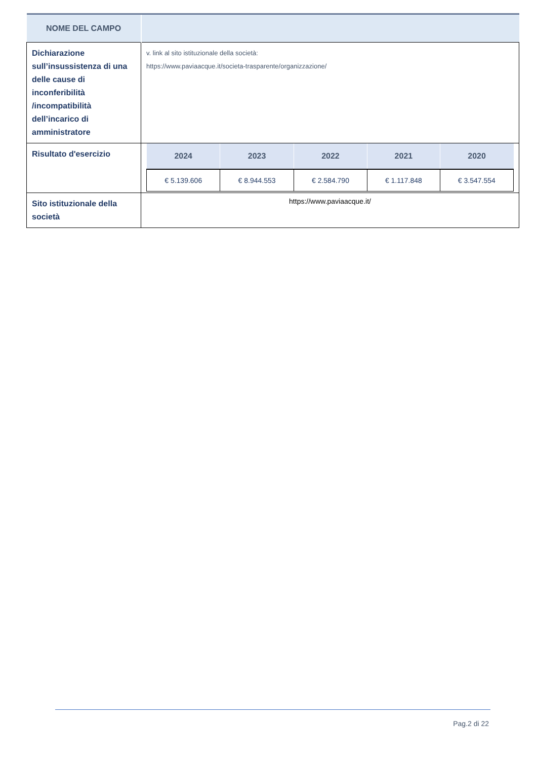| NOME DEL CAMPO | |
| Dichiarazione sull’insussistenza di una delle cause di inconferibilità /incompatibilità dell’incarico di amministratore | v. link al sito istituzionale della società: https://www.paviaacque.it/societa-trasparente/organizzazione/ |
| Risultato d'esercizio | / 2024 / 2023 / 2022 / 2021 / 2020 / / --- / --- / --- / --- / --- / / € 5.139.606 / € 8.944.553 / € 2.584.790 / € 1.117.848 / € 3.547.554 / |
| Sito istituzionale della società | https://www.paviaacque.it/ |
Pag.2 di 22